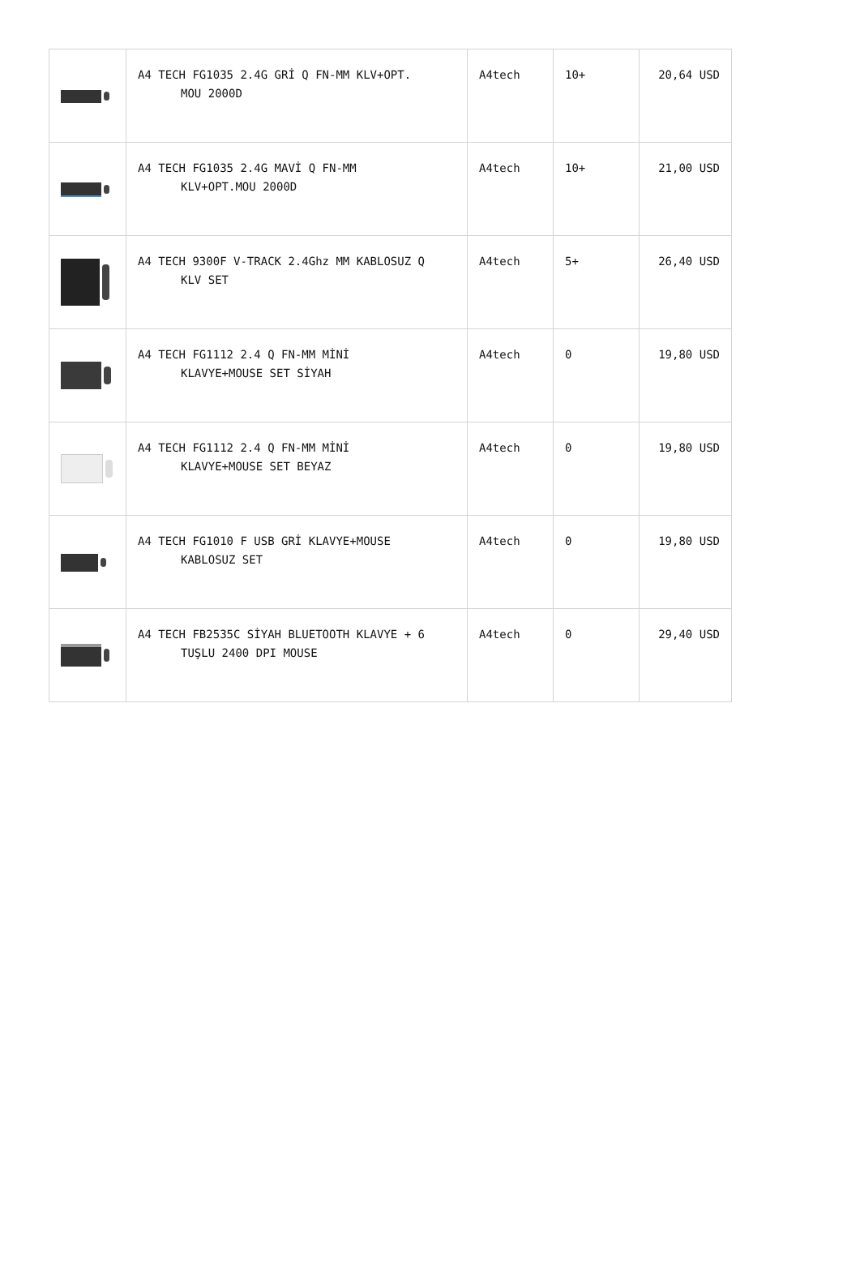| | A4 TECH FG1035 2.4G GRİ Q FN-MM KLV+OPT. MOU 2000D | A4tech | 10+ | 20,64 USD |
| | A4 TECH FG1035 2.4G MAVİ Q FN-MM KLV+OPT.MOU 2000D | A4tech | 10+ | 21,00 USD |
| | A4 TECH 9300F V-TRACK 2.4Ghz MM KABLOSUZ Q KLV SET | A4tech | 5+ | 26,40 USD |
| | A4 TECH FG1112 2.4 Q FN-MM MİNİ KLAVYE+MOUSE SET SİYAH | A4tech | 0 | 19,80 USD |
| | A4 TECH FG1112 2.4 Q FN-MM MİNİ KLAVYE+MOUSE SET BEYAZ | A4tech | 0 | 19,80 USD |
| | A4 TECH FG1010 F USB GRİ KLAVYE+MOUSE KABLOSUZ SET | A4tech | 0 | 19,80 USD |
| | A4 TECH FB2535C SİYAH BLUETOOTH KLAVYE + 6 TUŞLU 2400 DPI MOUSE | A4tech | 0 | 29,40 USD |